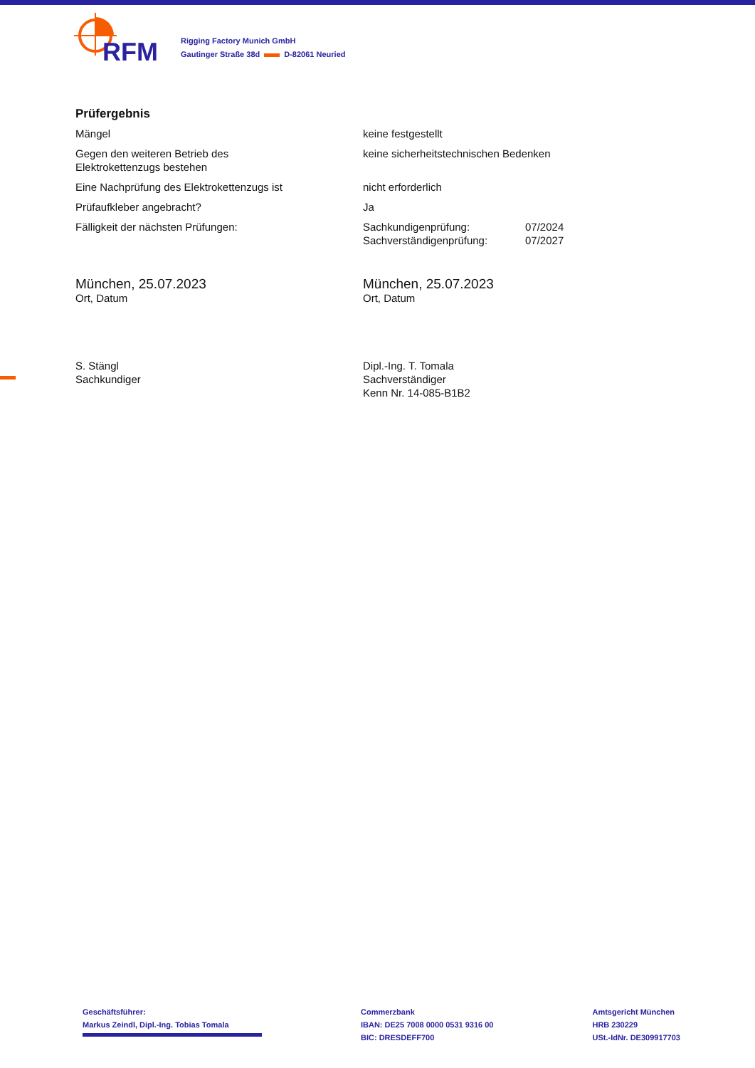RFM
Rigging Factory Munich GmbH
Gautinger Straße 38d D-82061 Neuried
Prüfergebnis
Mängel keine festgestellt
Gegen den weiteren Betrieb des
Elektrokettenzugs bestehen
keine sicherheitstechnischen Bedenken
Eine Nachprüfung des Elektrokettenzugs ist nicht erforderlich
Prüfaufkleber angebracht? Ja
Fälligkeit der nächsten Prüfungen: Sachkundigenprüfung:
Sachverständigenprüfung:
07/2024
07/2027
München, 25.07.2023
Ort, Datum
München, 25.07.2023
Ort, Datum
S. Stängl
Sachkundiger
Dipl.-Ing. T. Tomala
Sachverständiger
Kenn Nr. 14-085-B1B2
Geschäftsführer:
Markus Zeindl, Dipl.-Ing. Tobias Tomala
Commerzbank
IBAN: DE25 7008 0000 0531 9316 00
BIC: DRESDEFF700
Amtsgericht München
HRB 230229
USt.-IdNr. DE309917703